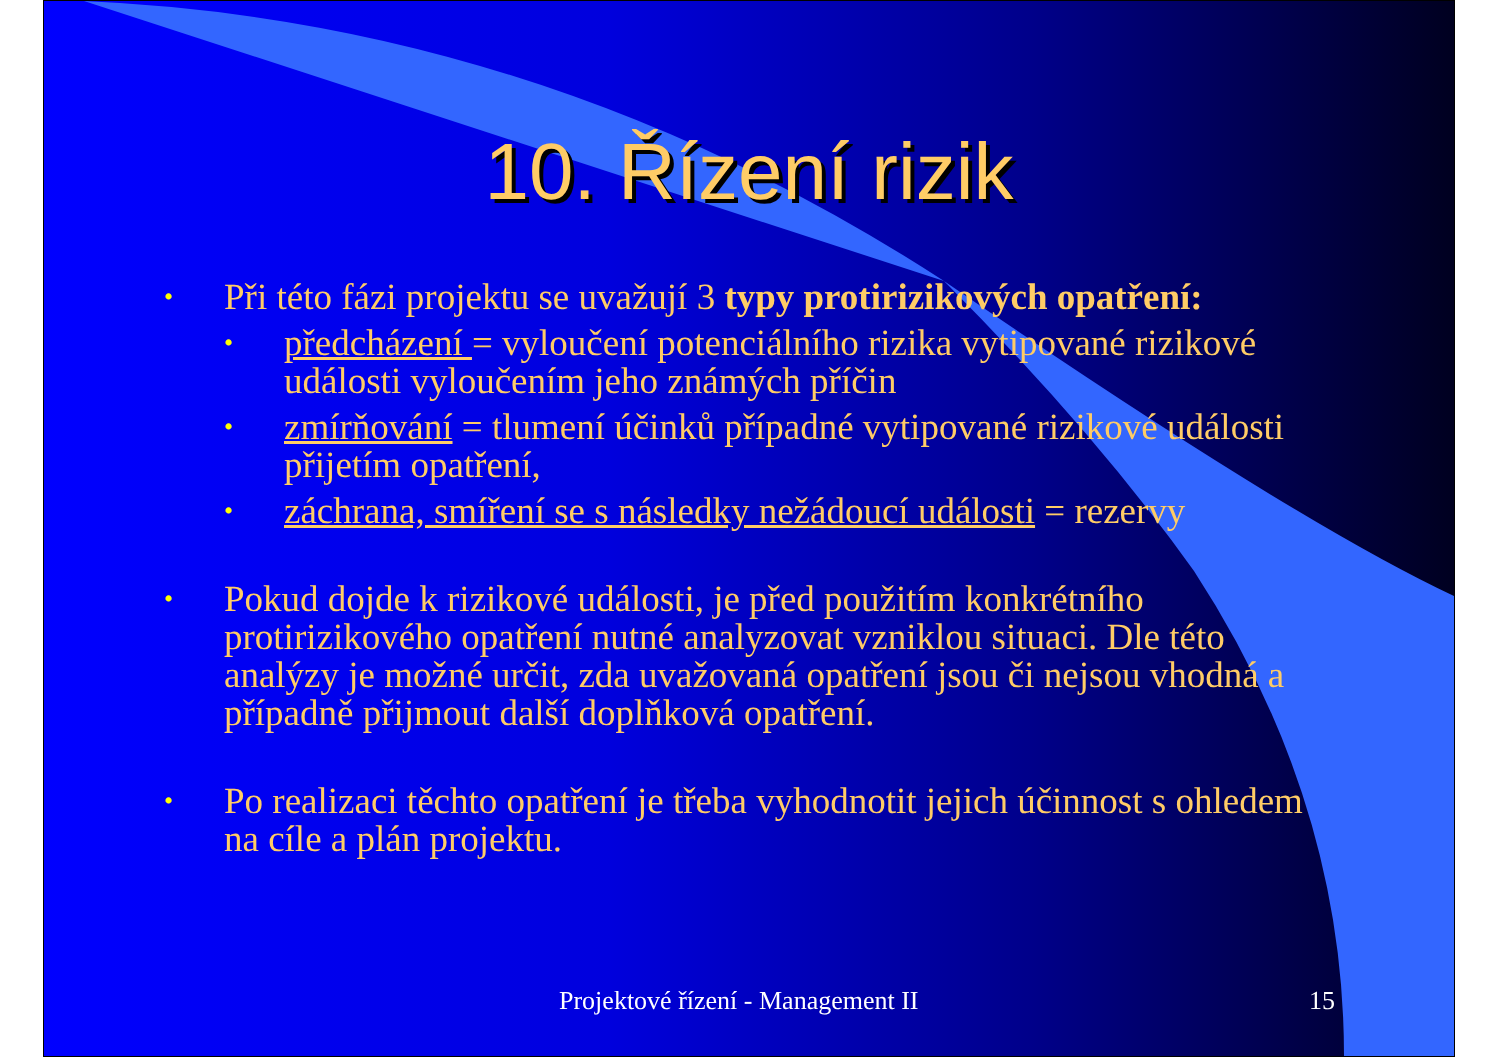10. Řízení rizik
• Při této fázi projektu se uvažují 3 typy protirizikových opatření:
• předcházení = vyloučení potenciálního rizika vytipované rizikové události vyloučením jeho známých příčin
• zmírňování = tlumení účinků případné vytipované rizikové události přijetím opatření,
• záchrana, smíření se s následky nežádoucí události = rezervy
• Pokud dojde k rizikové události, je před použitím konkrétního protirizikového opatření nutné analyzovat vzniklou situaci. Dle této analýzy je možné určit, zda uvažovaná opatření jsou či nejsou vhodná a případně přijmout další doplňková opatření.
• Po realizaci těchto opatření je třeba vyhodnotit jejich účinnost s ohledem na cíle a plán projektu.
Projektové řízení - Management II 15